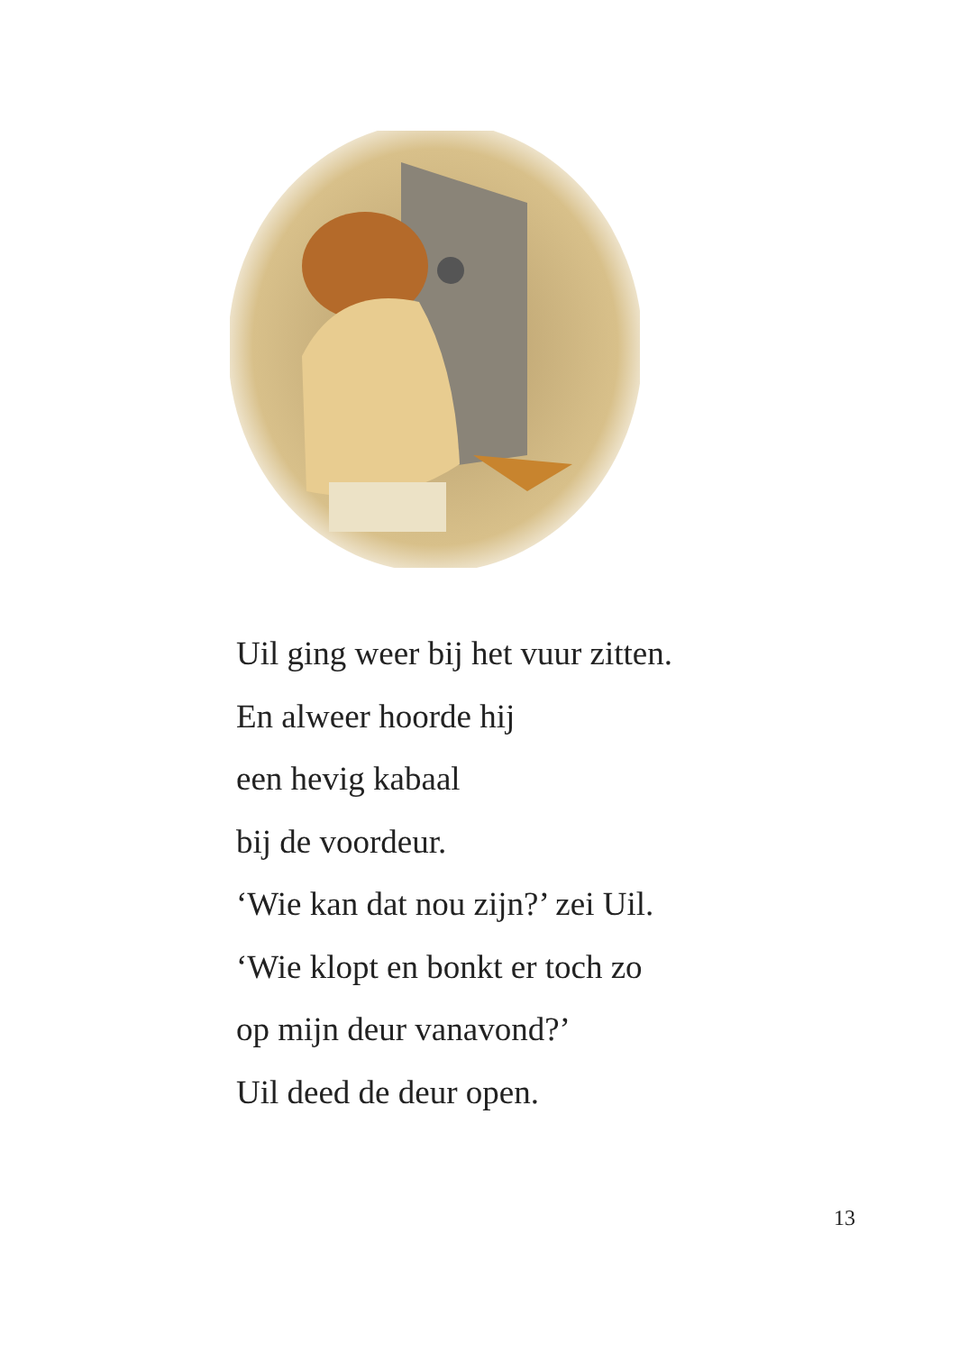Uil ging weer bij het vuur zitten.
En alweer hoorde hij
een hevig kabaal
bij de voordeur.
‘Wie kan dat nou zijn?’ zei Uil.
‘Wie klopt en bonkt er toch zo
op mijn deur vanavond?’
Uil deed de deur open.
13